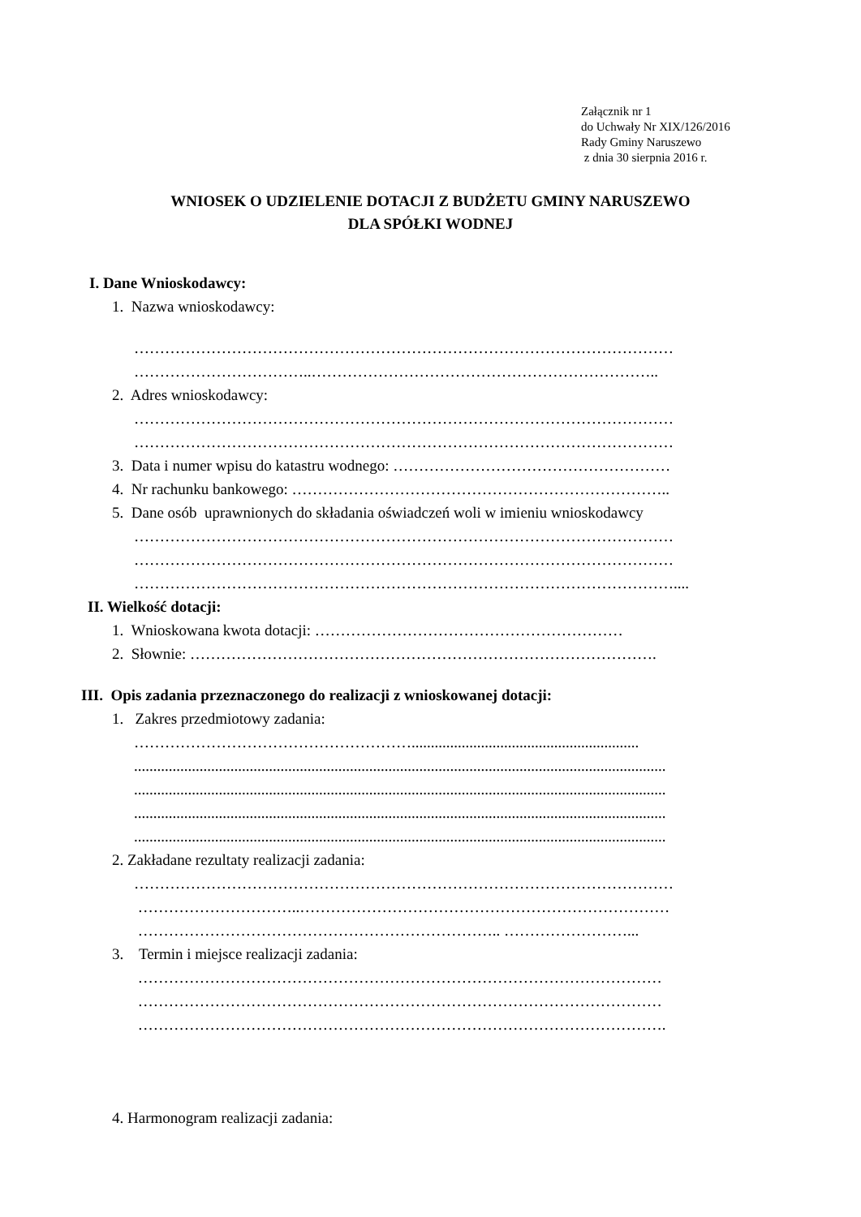Załącznik nr 1
do Uchwały Nr XIX/126/2016
Rady Gminy Naruszewo
z dnia 30 sierpnia 2016 r.
WNIOSEK O UDZIELENIE DOTACJI Z BUDŻETU GMINY NARUSZEWO
DLA SPÓŁKI WODNEJ
I. Dane Wnioskodawcy:
1. Nazwa wnioskodawcy:
……………………………………………………………………………………………
……………………………..…………………………………………………………..
2. Adres wnioskodawcy:
……………………………………………………………………………………………
……………………………………………………………………………………………
3. Data i numer wpisu do katastru wodnego: ………………………………………………
4. Nr rachunku bankowego: ………………………………………………………………..
5. Dane osób uprawnionych do składania oświadczeń woli w imieniu wnioskodawcy
……………………………………………………………………………………………
……………………………………………………………………………………………
……………………………………………………………………………………………....
II. Wielkość dotacji:
1. Wnioskowana kwota dotacji: ……………………………………………………
2. Słownie: ……………………………………………………………………………….
III. Opis zadania przeznaczonego do realizacji z wnioskowanej dotacji:
1. Zakres przedmiotowy zadania:
………………………………………………...........................................................
..........................................................................................................................................
..........................................................................................................................................
..........................................................................................................................................
..........................................................................................................................................
2. Zakładane rezultaty realizacji zadania:
……………………………………………………………………………………………
…………………………..………………………………………………………………
…………………………………………………………….. ……………………...
3. Termin i miejsce realizacji zadania:
…………………………………………………………………………………………
…………………………………………………………………………………………
………………………………………………………………………………………….
4. Harmonogram realizacji zadania: